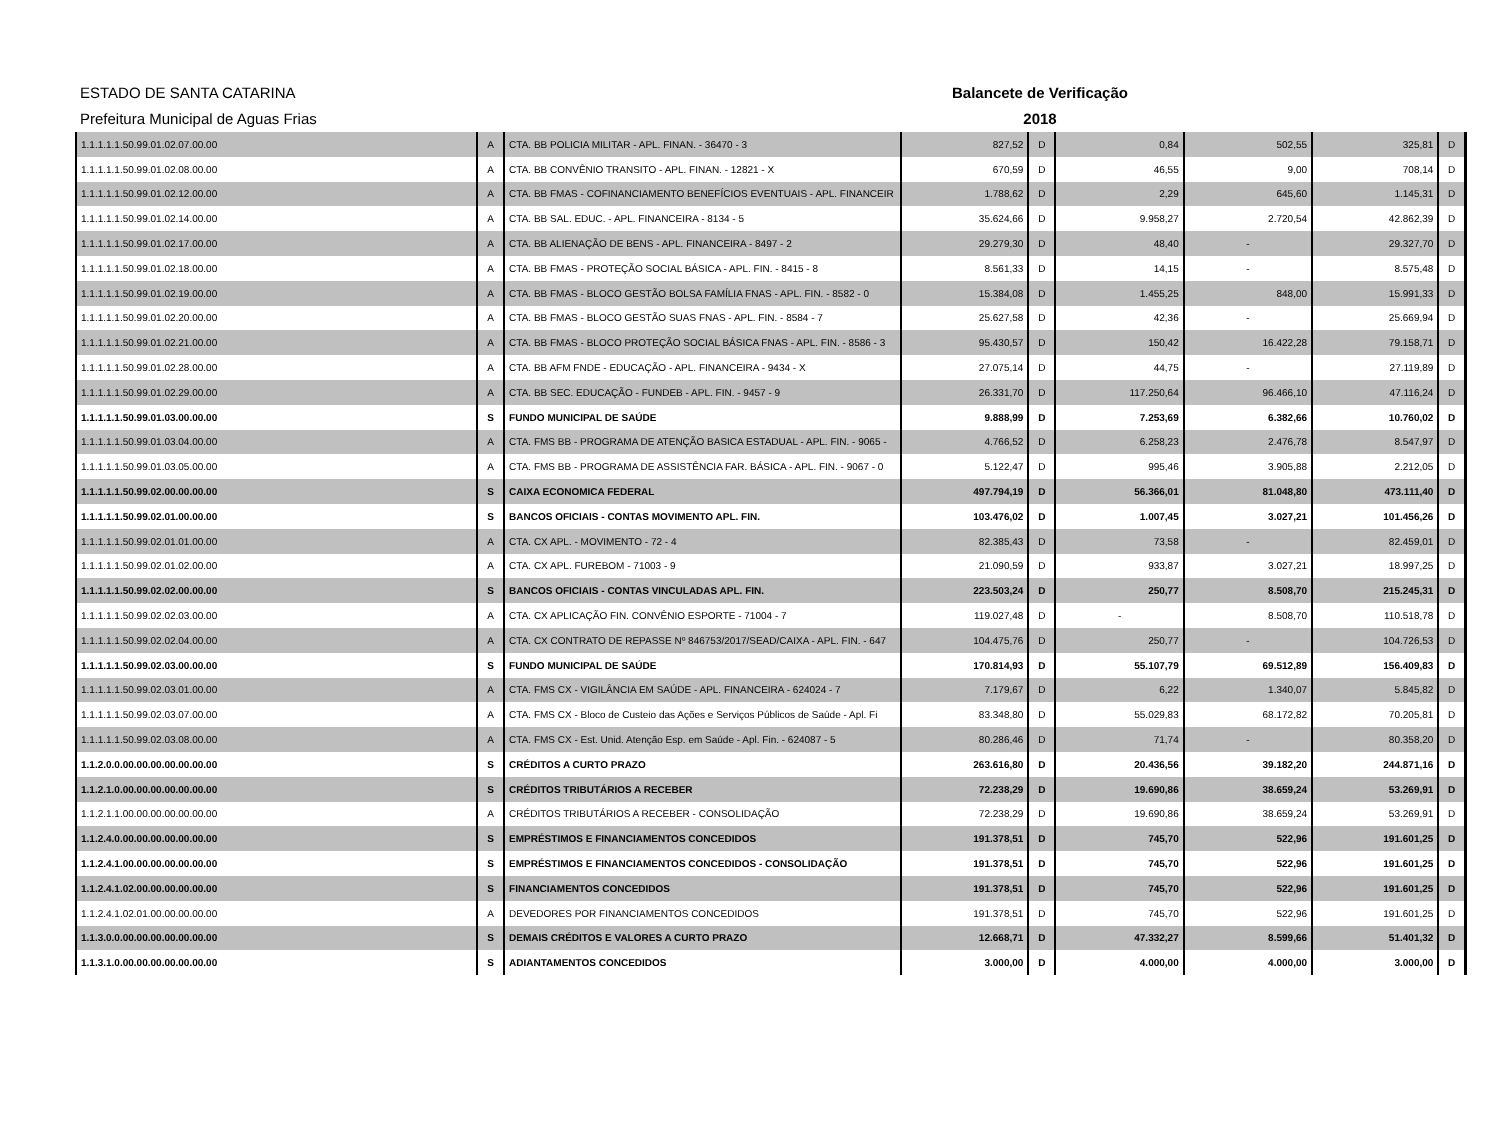ESTADO DE SANTA CATARINA
Prefeitura Municipal de Aguas Frias
Balancete de Verificação
2018
| 1.1.1.1.1.50.99.01.02.07.00.00 | A | CTA. BB POLICIA MILITAR - APL. FINAN. - 36470 - 3 | 827,52 | D | 0,84 | 502,55 | 325,81 | D |
| 1.1.1.1.1.50.99.01.02.08.00.00 | A | CTA. BB CONVÊNIO TRANSITO - APL. FINAN. - 12821 - X | 670,59 | D | 46,55 | 9,00 | 708,14 | D |
| 1.1.1.1.1.50.99.01.02.12.00.00 | A | CTA. BB FMAS - COFINANCIAMENTO BENEFÍCIOS EVENTUAIS - APL. FINANCEIR | 1.788,62 | D | 2,29 | 645,60 | 1.145,31 | D |
| 1.1.1.1.1.50.99.01.02.14.00.00 | A | CTA. BB SAL. EDUC. - APL. FINANCEIRA - 8134 - 5 | 35.624,66 | D | 9.958,27 | 2.720,54 | 42.862,39 | D |
| 1.1.1.1.1.50.99.01.02.17.00.00 | A | CTA. BB ALIENAÇÃO DE BENS - APL. FINANCEIRA - 8497 - 2 | 29.279,30 | D | 48,40 | - | 29.327,70 | D |
| 1.1.1.1.1.50.99.01.02.18.00.00 | A | CTA. BB FMAS - PROTEÇÃO SOCIAL BÁSICA - APL. FIN. - 8415 - 8 | 8.561,33 | D | 14,15 | - | 8.575,48 | D |
| 1.1.1.1.1.50.99.01.02.19.00.00 | A | CTA. BB FMAS - BLOCO GESTÃO BOLSA FAMÍLIA FNAS - APL. FIN. - 8582 - 0 | 15.384,08 | D | 1.455,25 | 848,00 | 15.991,33 | D |
| 1.1.1.1.1.50.99.01.02.20.00.00 | A | CTA. BB FMAS - BLOCO GESTÃO SUAS FNAS - APL. FIN. - 8584 - 7 | 25.627,58 | D | 42,36 | - | 25.669,94 | D |
| 1.1.1.1.1.50.99.01.02.21.00.00 | A | CTA. BB FMAS - BLOCO PROTEÇÃO SOCIAL BÁSICA FNAS - APL. FIN. - 8586 - 3 | 95.430,57 | D | 150,42 | 16.422,28 | 79.158,71 | D |
| 1.1.1.1.1.50.99.01.02.28.00.00 | A | CTA. BB AFM FNDE - EDUCAÇÃO - APL. FINANCEIRA - 9434 - X | 27.075,14 | D | 44,75 | - | 27.119,89 | D |
| 1.1.1.1.1.50.99.01.02.29.00.00 | A | CTA. BB SEC. EDUCAÇÃO - FUNDEB - APL. FIN. - 9457 - 9 | 26.331,70 | D | 117.250,64 | 96.466,10 | 47.116,24 | D |
| 1.1.1.1.1.50.99.01.03.00.00.00 | S | FUNDO MUNICIPAL DE SAÚDE | 9.888,99 | D | 7.253,69 | 6.382,66 | 10.760,02 | D |
| 1.1.1.1.1.50.99.01.03.04.00.00 | A | CTA. FMS BB - PROGRAMA DE ATENÇÃO BASICA ESTADUAL - APL. FIN. - 9065 - | 4.766,52 | D | 6.258,23 | 2.476,78 | 8.547,97 | D |
| 1.1.1.1.1.50.99.01.03.05.00.00 | A | CTA. FMS BB - PROGRAMA DE ASSISTÊNCIA FAR. BÁSICA - APL. FIN. - 9067 - 0 | 5.122,47 | D | 995,46 | 3.905,88 | 2.212,05 | D |
| 1.1.1.1.1.50.99.02.00.00.00.00 | S | CAIXA ECONOMICA FEDERAL | 497.794,19 | D | 56.366,01 | 81.048,80 | 473.111,40 | D |
| 1.1.1.1.1.50.99.02.01.00.00.00 | S | BANCOS OFICIAIS - CONTAS MOVIMENTO APL. FIN. | 103.476,02 | D | 1.007,45 | 3.027,21 | 101.456,26 | D |
| 1.1.1.1.1.50.99.02.01.01.00.00 | A | CTA. CX APL. - MOVIMENTO - 72 - 4 | 82.385,43 | D | 73,58 | - | 82.459,01 | D |
| 1.1.1.1.1.50.99.02.01.02.00.00 | A | CTA. CX APL. FUREBOM - 71003 - 9 | 21.090,59 | D | 933,87 | 3.027,21 | 18.997,25 | D |
| 1.1.1.1.1.50.99.02.02.00.00.00 | S | BANCOS OFICIAIS - CONTAS VINCULADAS APL. FIN. | 223.503,24 | D | 250,77 | 8.508,70 | 215.245,31 | D |
| 1.1.1.1.1.50.99.02.02.03.00.00 | A | CTA. CX APLICAÇÃO FIN. CONVÊNIO ESPORTE - 71004 - 7 | 119.027,48 | D | - | 8.508,70 | 110.518,78 | D |
| 1.1.1.1.1.50.99.02.02.04.00.00 | A | CTA. CX CONTRATO DE REPASSE Nº 846753/2017/SEAD/CAIXA - APL. FIN. - 647 | 104.475,76 | D | 250,77 | - | 104.726,53 | D |
| 1.1.1.1.1.50.99.02.03.00.00.00 | S | FUNDO MUNICIPAL DE SAÚDE | 170.814,93 | D | 55.107,79 | 69.512,89 | 156.409,83 | D |
| 1.1.1.1.1.50.99.02.03.01.00.00 | A | CTA. FMS CX - VIGILÂNCIA EM SAÚDE - APL. FINANCEIRA - 624024 - 7 | 7.179,67 | D | 6,22 | 1.340,07 | 5.845,82 | D |
| 1.1.1.1.1.50.99.02.03.07.00.00 | A | CTA. FMS CX - Bloco de Custeio das Ações e Serviços Públicos de Saúde - Apl. Fi | 83.348,80 | D | 55.029,83 | 68.172,82 | 70.205,81 | D |
| 1.1.1.1.1.50.99.02.03.08.00.00 | A | CTA. FMS CX - Est. Unid. Atenção Esp. em Saúde - Apl. Fin. - 624087 - 5 | 80.286,46 | D | 71,74 | - | 80.358,20 | D |
| 1.1.2.0.0.00.00.00.00.00.00.00 | S | CRÉDITOS A CURTO PRAZO | 263.616,80 | D | 20.436,56 | 39.182,20 | 244.871,16 | D |
| 1.1.2.1.0.00.00.00.00.00.00.00 | S | CRÉDITOS TRIBUTÁRIOS A RECEBER | 72.238,29 | D | 19.690,86 | 38.659,24 | 53.269,91 | D |
| 1.1.2.1.1.00.00.00.00.00.00.00 | A | CRÉDITOS TRIBUTÁRIOS A RECEBER - CONSOLIDAÇÃO | 72.238,29 | D | 19.690,86 | 38.659,24 | 53.269,91 | D |
| 1.1.2.4.0.00.00.00.00.00.00.00 | S | EMPRÉSTIMOS E FINANCIAMENTOS CONCEDIDOS | 191.378,51 | D | 745,70 | 522,96 | 191.601,25 | D |
| 1.1.2.4.1.00.00.00.00.00.00.00 | S | EMPRÉSTIMOS E FINANCIAMENTOS CONCEDIDOS - CONSOLIDAÇÃO | 191.378,51 | D | 745,70 | 522,96 | 191.601,25 | D |
| 1.1.2.4.1.02.00.00.00.00.00.00 | S | FINANCIAMENTOS CONCEDIDOS | 191.378,51 | D | 745,70 | 522,96 | 191.601,25 | D |
| 1.1.2.4.1.02.01.00.00.00.00.00 | A | DEVEDORES POR FINANCIAMENTOS CONCEDIDOS | 191.378,51 | D | 745,70 | 522,96 | 191.601,25 | D |
| 1.1.3.0.0.00.00.00.00.00.00.00 | S | DEMAIS CRÉDITOS E VALORES A CURTO PRAZO | 12.668,71 | D | 47.332,27 | 8.599,66 | 51.401,32 | D |
| 1.1.3.1.0.00.00.00.00.00.00.00 | S | ADIANTAMENTOS CONCEDIDOS | 3.000,00 | D | 4.000,00 | 4.000,00 | 3.000,00 | D |